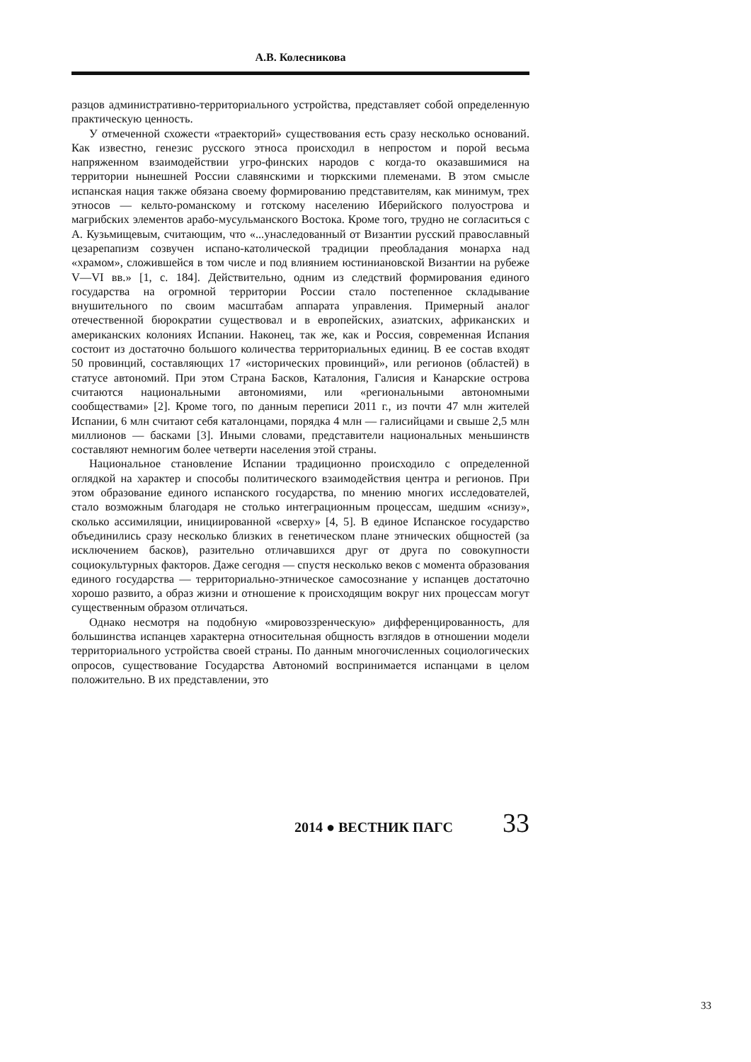А.В. Колесникова
разцов административно-территориального устройства, представляет собой определенную практическую ценность.
У отмеченной схожести «траекторий» существования есть сразу несколько оснований. Как известно, генезис русского этноса происходил в непростом и порой весьма напряженном взаимодействии угро-финских народов с когда-то оказавшимися на территории нынешней России славянскими и тюркскими племенами. В этом смысле испанская нация также обязана своему формированию представителям, как минимум, трех этносов — кельто-романскому и готскому населению Иберийского полуострова и магрибских элементов арабо-мусульманского Востока. Кроме того, трудно не согласиться с А. Кузьмищевым, считающим, что «...унаследованный от Византии русский православный цезарепапизм созвучен испано-католической традиции преобладания монарха над «храмом», сложившейся в том числе и под влиянием юстиниановской Византии на рубеже V—VI вв.» [1, с. 184]. Действительно, одним из следствий формирования единого государства на огромной территории России стало постепенное складывание внушительного по своим масштабам аппарата управления. Примерный аналог отечественной бюрократии существовал и в европейских, азиатских, африканских и американских колониях Испании. Наконец, так же, как и Россия, современная Испания состоит из достаточно большого количества территориальных единиц. В ее состав входят 50 провинций, составляющих 17 «исторических провинций», или регионов (областей) в статусе автономий. При этом Страна Басков, Каталония, Галисия и Канарские острова считаются национальными автономиями, или «региональными автономными сообществами» [2]. Кроме того, по данным переписи 2011 г., из почти 47 млн жителей Испании, 6 млн считают себя каталонцами, порядка 4 млн — галисийцами и свыше 2,5 млн миллионов — басками [3]. Иными словами, представители национальных меньшинств составляют немногим более четверти населения этой страны.
Национальное становление Испании традиционно происходило с определенной оглядкой на характер и способы политического взаимодействия центра и регионов. При этом образование единого испанского государства, по мнению многих исследователей, стало возможным благодаря не столько интеграционным процессам, шедшим «снизу», сколько ассимиляции, инициированной «сверху» [4, 5]. В единое Испанское государство объединились сразу несколько близких в генетическом плане этнических общностей (за исключением басков), разительно отличавшихся друг от друга по совокупности социокультурных факторов. Даже сегодня — спустя несколько веков с момента образования единого государства — территориально-этническое самосознание у испанцев достаточно хорошо развито, а образ жизни и отношение к происходящим вокруг них процессам могут существенным образом отличаться.
Однако несмотря на подобную «мировоззренческую» дифференцированность, для большинства испанцев характерна относительная общность взглядов в отношении модели территориального устройства своей страны. По данным многочисленных социологических опросов, существование Государства Автономий воспринимается испанцами в целом положительно. В их представлении, это
2014 ● ВЕСТНИК ПАГС 33
33